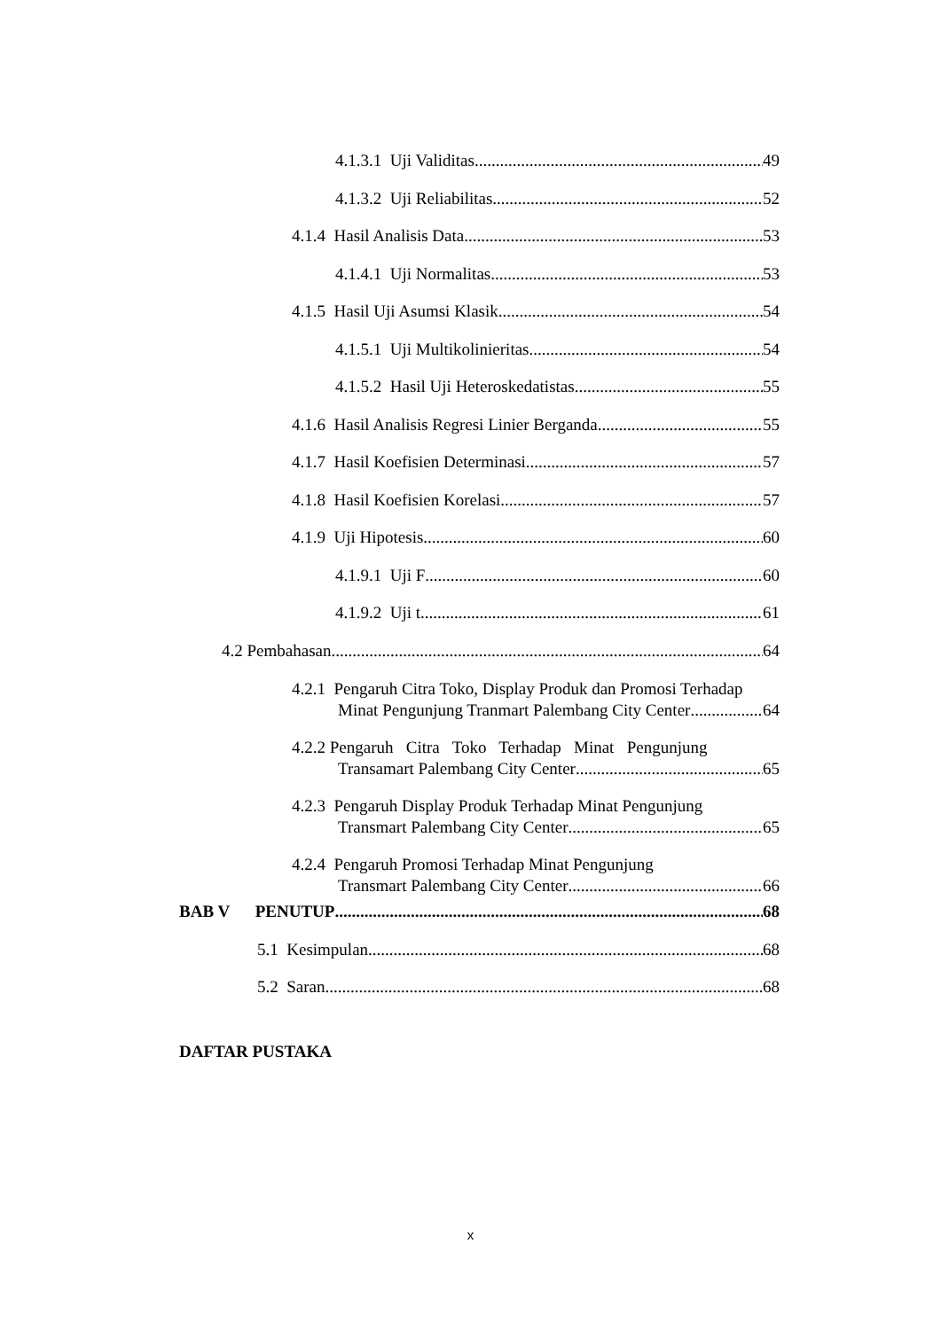4.1.3.1 Uji Validitas 49
4.1.3.2 Uji Reliabilitas 52
4.1.4 Hasil Analisis Data 53
4.1.4.1 Uji Normalitas 53
4.1.5 Hasil Uji Asumsi Klasik 54
4.1.5.1 Uji Multikolinieritas 54
4.1.5.2 Hasil Uji Heteroskedatistas 55
4.1.6 Hasil Analisis Regresi Linier Berganda 55
4.1.7 Hasil Koefisien Determinasi 57
4.1.8 Hasil Koefisien Korelasi 57
4.1.9 Uji Hipotesis 60
4.1.9.1 Uji F 60
4.1.9.2 Uji t 61
4.2 Pembahasan 64
4.2.1 Pengaruh Citra Toko, Display Produk dan Promosi Terhadap
Minat Pengunjung Tranmart Palembang City Center 64
4.2.2 Pengaruh Citra Toko Terhadap Minat Pengunjung
Transamart Palembang City Center 65
4.2.3 Pengaruh Display Produk Terhadap Minat Pengunjung
Transmart Palembang City Center 65
4.2.4 Pengaruh Promosi Terhadap Minat Pengunjung
Transmart Palembang City Center 66
BAB V PENUTUP 68
5.1 Kesimpulan 68
5.2 Saran 68
DAFTAR PUSTAKA
x